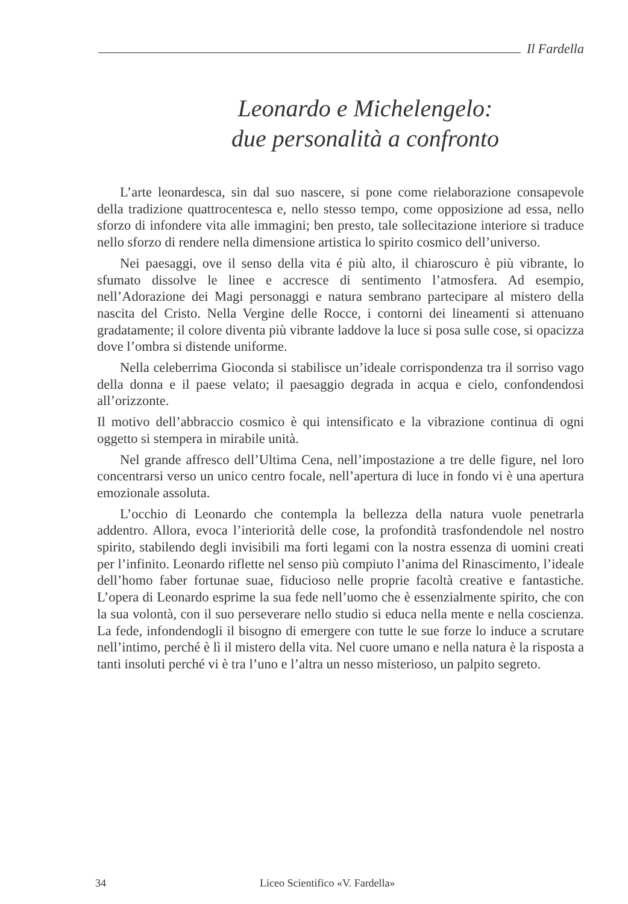Il Fardella
Leonardo e Michelengelo:
due personalità a confronto
L’arte leonardesca, sin dal suo nascere, si pone come rielaborazione consapevole della tradizione quattrocentesca e, nello stesso tempo, come opposizione ad essa, nello sforzo di infondere vita alle immagini; ben presto, tale sollecitazione interiore si traduce nello sforzo di rendere nella dimensione artistica lo spirito cosmico dell’universo.
Nei paesaggi, ove il senso della vita é più alto, il chiaroscuro è più vibrante, lo sfumato dissolve le linee e accresce di sentimento l’atmosfera. Ad esempio, nell’Adorazione dei Magi personaggi e natura sembrano partecipare al mistero della nascita del Cristo. Nella Vergine delle Rocce, i contorni dei lineamenti si attenuano gradatamente; il colore diventa più vibrante laddove la luce si posa sulle cose, si opacizza dove l’ombra si distende uniforme.
Nella celeberrima Gioconda si stabilisce un’ideale corrispondenza tra il sorriso vago della donna e il paese velato; il paesaggio degrada in acqua e cielo, confondendosi all’orizzonte.
Il motivo dell’abbraccio cosmico è qui intensificato e la vibrazione continua di ogni oggetto si stempera in mirabile unità.
Nel grande affresco dell’Ultima Cena, nell’impostazione a tre delle figure, nel loro concentrarsi verso un unico centro focale, nell’apertura di luce in fondo vi è una apertura emozionale assoluta.
L’occhio di Leonardo che contempla la bellezza della natura vuole penetrarla addentro. Allora, evoca l’interiorità delle cose, la profondità trasfondendole nel nostro spirito, stabilendo degli invisibili ma forti legami con la nostra essenza di uomini creati per l’infinito. Leonardo riflette nel senso più compiuto l’anima del Rinascimento, l’ideale dell’homo faber fortunae suae, fiducioso nelle proprie facoltà creative e fantastiche. L’opera di Leonardo esprime la sua fede nell’uomo che è essenzialmente spirito, che con la sua volontà, con il suo perseverare nello studio si educa nella mente e nella coscienza. La fede, infondendogli il bisogno di emergere con tutte le sue forze lo induce a scrutare nell’intimo, perché è lì il mistero della vita. Nel cuore umano e nella natura è la risposta a tanti insoluti perché vi è tra l’uno e l’altra un nesso misterioso, un palpito segreto.
34 Liceo Scientifico «V. Fardella»